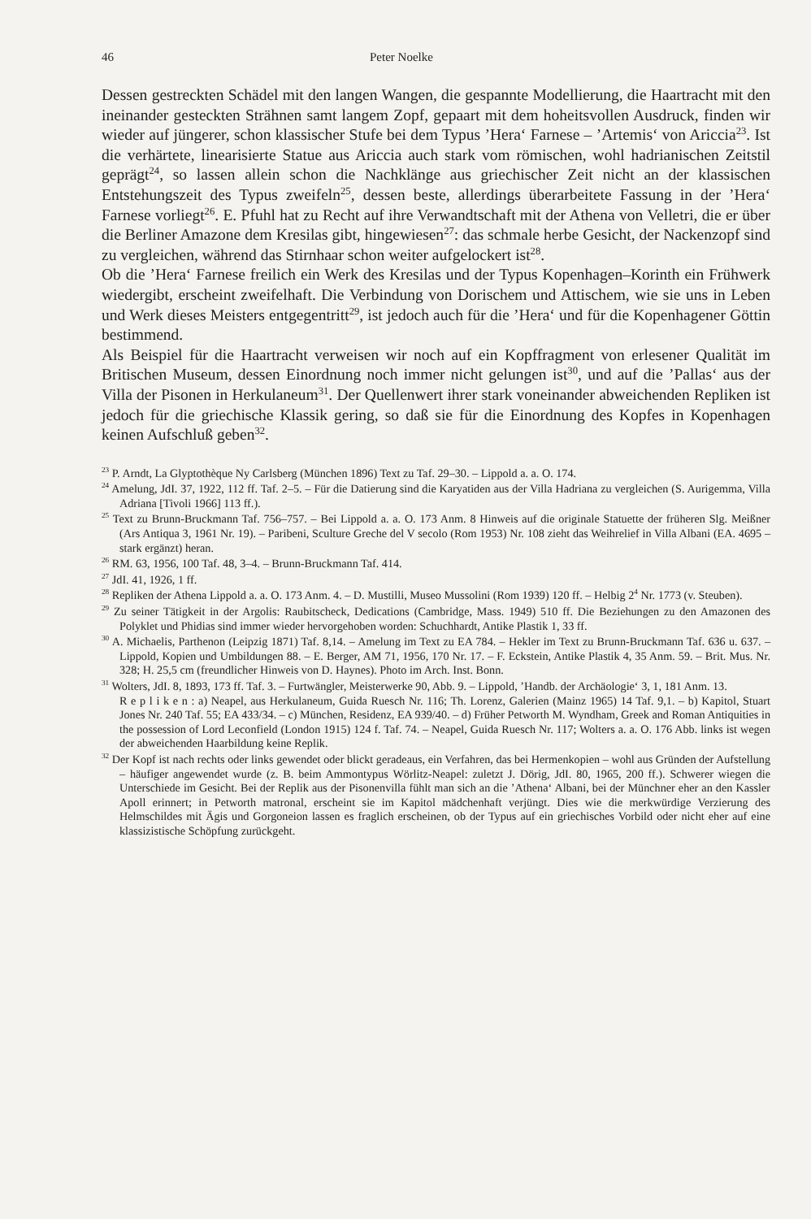46 Peter Noelke
Dessen gestreckten Schädel mit den langen Wangen, die gespannte Modellierung, die Haartracht mit den ineinander gesteckten Strähnen samt langem Zopf, gepaart mit dem hoheitsvollen Ausdruck, finden wir wieder auf jüngerer, schon klassischer Stufe bei dem Typus ’Hera‘ Farnese – ’Artemis‘ von Ariccia<sup>23</sup>. Ist die verhärtete, linearisierte Statue aus Ariccia auch stark vom römischen, wohl hadrianischen Zeitstil geprägt<sup>24</sup>, so lassen allein schon die Nachklänge aus griechischer Zeit nicht an der klassischen Entstehungszeit des Typus zweifeln<sup>25</sup>, dessen beste, allerdings überarbeitete Fassung in der ’Hera‘ Farnese vorliegt<sup>26</sup>. E. Pfuhl hat zu Recht auf ihre Verwandtschaft mit der Athena von Velletri, die er über die Berliner Amazone dem Kresilas gibt, hingewiesen<sup>27</sup>: das schmale herbe Gesicht, der Nackenzopf sind zu vergleichen, während das Stirnhaar schon weiter aufgelockert ist<sup>28</sup>.
Ob die ’Hera‘ Farnese freilich ein Werk des Kresilas und der Typus Kopenhagen–Korinth ein Frühwerk wiedergibt, erscheint zweifelhaft. Die Verbindung von Dorischem und Attischem, wie sie uns in Leben und Werk dieses Meisters entgegentritt<sup>29</sup>, ist jedoch auch für die ’Hera‘ und für die Kopenhagener Göttin bestimmend.
Als Beispiel für die Haartracht verweisen wir noch auf ein Kopffragment von erlesener Qualität im Britischen Museum, dessen Einordnung noch immer nicht gelungen ist<sup>30</sup>, und auf die ’Pallas‘ aus der Villa der Pisonen in Herkulaneum<sup>31</sup>. Der Quellenwert ihrer stark voneinander abweichenden Repliken ist jedoch für die griechische Klassik gering, so daß sie für die Einordnung des Kopfes in Kopenhagen keinen Aufschluß geben<sup>32</sup>.
<sup>23</sup> P. Arndt, La Glyptothèque Ny Carlsberg (München 1896) Text zu Taf. 29–30. – Lippold a. a. O. 174.
<sup>24</sup> Amelung, JdI. 37, 1922, 112 ff. Taf. 2–5. – Für die Datierung sind die Karyatiden aus der Villa Hadriana zu vergleichen (S. Aurigemma, Villa Adriana [Tivoli 1966] 113 ff.).
<sup>25</sup> Text zu Brunn-Bruckmann Taf. 756–757. – Bei Lippold a. a. O. 173 Anm. 8 Hinweis auf die originale Statuette der früheren Slg. Meißner (Ars Antiqua 3, 1961 Nr. 19). – Paribeni, Sculture Greche del V secolo (Rom 1953) Nr. 108 zieht das Weihrelief in Villa Albani (EA. 4695 – stark ergänzt) heran.
<sup>26</sup> RM. 63, 1956, 100 Taf. 48, 3–4. – Brunn-Bruckmann Taf. 414.
<sup>27</sup> JdI. 41, 1926, 1 ff.
<sup>28</sup> Repliken der Athena Lippold a. a. O. 173 Anm. 4. – D. Mustilli, Museo Mussolini (Rom 1939) 120 ff. – Helbig 2<sup>4</sup> Nr. 1773 (v. Steuben).
<sup>29</sup> Zu seiner Tätigkeit in der Argolis: Raubitscheck, Dedications (Cambridge, Mass. 1949) 510 ff. Die Beziehungen zu den Amazonen des Polyklet und Phidias sind immer wieder hervorgehoben worden: Schuchhardt, Antike Plastik 1, 33 ff.
<sup>30</sup> A. Michaelis, Parthenon (Leipzig 1871) Taf. 8,14. – Amelung im Text zu EA 784. – Hekler im Text zu Brunn-Bruckmann Taf. 636 u. 637. – Lippold, Kopien und Umbildungen 88. – E. Berger, AM 71, 1956, 170 Nr. 17. – F. Eckstein, Antike Plastik 4, 35 Anm. 59. – Brit. Mus. Nr. 328; H. 25,5 cm (freundlicher Hinweis von D. Haynes). Photo im Arch. Inst. Bonn.
<sup>31</sup> Wolters, JdI. 8, 1893, 173 ff. Taf. 3. – Furtwängler, Meisterwerke 90, Abb. 9. – Lippold, ’Handb. der Archäologie‘ 3, 1, 181 Anm. 13.
R e p l i k e n : a) Neapel, aus Herkulaneum, Guida Ruesch Nr. 116; Th. Lorenz, Galerien (Mainz 1965) 14 Taf. 9,1. – b) Kapitol, Stuart Jones Nr. 240 Taf. 55; EA 433/34. – c) München, Residenz, EA 939/40. – d) Früher Petworth M. Wyndham, Greek and Roman Antiquities in the possession of Lord Leconfield (London 1915) 124 f. Taf. 74. – Neapel, Guida Ruesch Nr. 117; Wolters a. a. O. 176 Abb. links ist wegen der abweichenden Haarbildung keine Replik.
<sup>32</sup> Der Kopf ist nach rechts oder links gewendet oder blickt geradeaus, ein Verfahren, das bei Hermenkopien – wohl aus Gründen der Aufstellung – häufiger angewendet wurde (z. B. beim Ammontypus Wörlitz-Neapel: zuletzt J. Dörig, JdI. 80, 1965, 200 ff.). Schwerer wiegen die Unterschiede im Gesicht. Bei der Replik aus der Pisonenvilla fühlt man sich an die ’Athena‘ Albani, bei der Münchner eher an den Kassler Apoll erinnert; in Petworth matronal, erscheint sie im Kapitol mädchenhaft verjüngt. Dies wie die merkwürdige Verzierung des Helmschildes mit Ägis und Gorgoneion lassen es fraglich erscheinen, ob der Typus auf ein griechisches Vorbild oder nicht eher auf eine klassizistische Schöpfung zurückgeht.